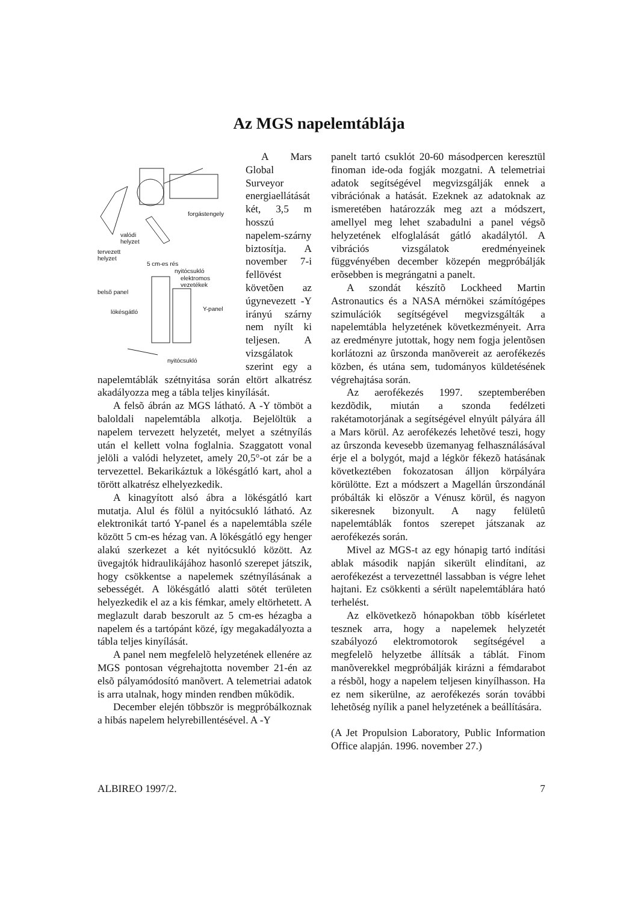Az MGS napelemtáblája
forgástengely
valódi
helyzet
tervezett
helyzet
5 cm-es rés
nyitócsukló
elektromos
vezetékek
belsõ panel
lökésgátló Y-panel
nyitócsukló
A Mars Global Surveyor energiaellátását két, 3,5 m hosszú napelem-szárny biztosítja. A november 7-i fellövést követõen az úgynevezett -Y irányú szárny nem nyílt ki teljesen. A vizsgálatok szerint egy a napelemtáblák szétnyitása során eltört alkatrész akadályozza meg a tábla teljes kinyílását.
A felsõ ábrán az MGS látható. A -Y tömböt a baloldali napelemtábla alkotja. Bejelöltük a napelem tervezett helyzetét, melyet a szétnyílás után el kellett volna foglalnia. Szaggatott vonal jelöli a valódi helyzetet, amely 20,5°-ot zár be a tervezettel. Bekarikáztuk a lökésgátló kart, ahol a törött alkatrész elhelyezkedik.
A kinagyított alsó ábra a lökésgátló kart mutatja. Alul és fölül a nyitócsukló látható. Az elektronikát tartó Y-panel és a napelemtábla széle között 5 cm-es hézag van. A lökésgátló egy henger alakú szerkezet a két nyitócsukló között. Az üvegajtók hidraulikájához hasonló szerepet játszik, hogy csökkentse a napelemek szétnyílásának a sebességét. A lökésgátló alatti sötét területen helyezkedik el az a kis fémkar, amely eltörhetett. A meglazult darab beszorult az 5 cm-es hézagba a napelem és a tartópánt közé, így megakadályozta a tábla teljes kinyílását.
A panel nem megfelelõ helyzetének ellenére az MGS pontosan végrehajtotta november 21-én az elsõ pályamódosító manõvert. A telemetriai adatok is arra utalnak, hogy minden rendben mûködik.
December elején többször is megpróbálkoznak a hibás napelem helyrebillentésével. A -Y
panelt tartó csuklót 20-60 másodpercen keresztül finoman ide-oda fogják mozgatni. A telemetriai adatok segítségével megvizsgálják ennek a vibrációnak a hatását. Ezeknek az adatoknak az ismeretében határozzák meg azt a módszert, amellyel meg lehet szabadulni a panel végsõ helyzetének elfoglalását gátló akadálytól. A vibrációs vizsgálatok eredményeinek függvényében december közepén megpróbálják erõsebben is megrángatni a panelt.
A szondát készítõ Lockheed Martin Astronautics és a NASA mérnökei számítógépes szimulációk segítségével megvizsgálták a napelemtábla helyzetének következményeit. Arra az eredményre jutottak, hogy nem fogja jelentõsen korlátozni az ûrszonda manõvereit az aerofékezés közben, és utána sem, tudományos küldetésének végrehajtása során.
Az aerofékezés 1997. szeptemberében kezdõdik, miután a szonda fedélzeti rakétamotorjának a segítségével elnyúlt pályára áll a Mars körül. Az aerofékezés lehetõvé teszi, hogy az ûrszonda kevesebb üzemanyag felhasználásával érje el a bolygót, majd a légkör fékezõ hatásának következtében fokozatosan álljon körpályára körülötte. Ezt a módszert a Magellán ûrszondánál próbálták ki elõször a Vénusz körül, és nagyon sikeresnek bizonyult. A nagy felületû napelemtáblák fontos szerepet játszanak az aerofékezés során.
Mivel az MGS-t az egy hónapig tartó indítási ablak második napján sikerült elindítani, az aerofékezést a tervezettnél lassabban is végre lehet hajtani. Ez csökkenti a sérült napelemtáblára ható terhelést.
Az elkövetkezõ hónapokban több kísérletet tesznek arra, hogy a napelemek helyzetét szabályozó elektromotorok segítségével a megfelelõ helyzetbe állítsák a táblát. Finom manõverekkel megpróbálják kirázni a fémdarabot a résbõl, hogy a napelem teljesen kinyílhasson. Ha ez nem sikerülne, az aerofékezés során további lehetõség nyílik a panel helyzetének a beállítására.
(A Jet Propulsion Laboratory, Public Information Office alapján. 1996. november 27.)
ALBIREO 1997/2. 7